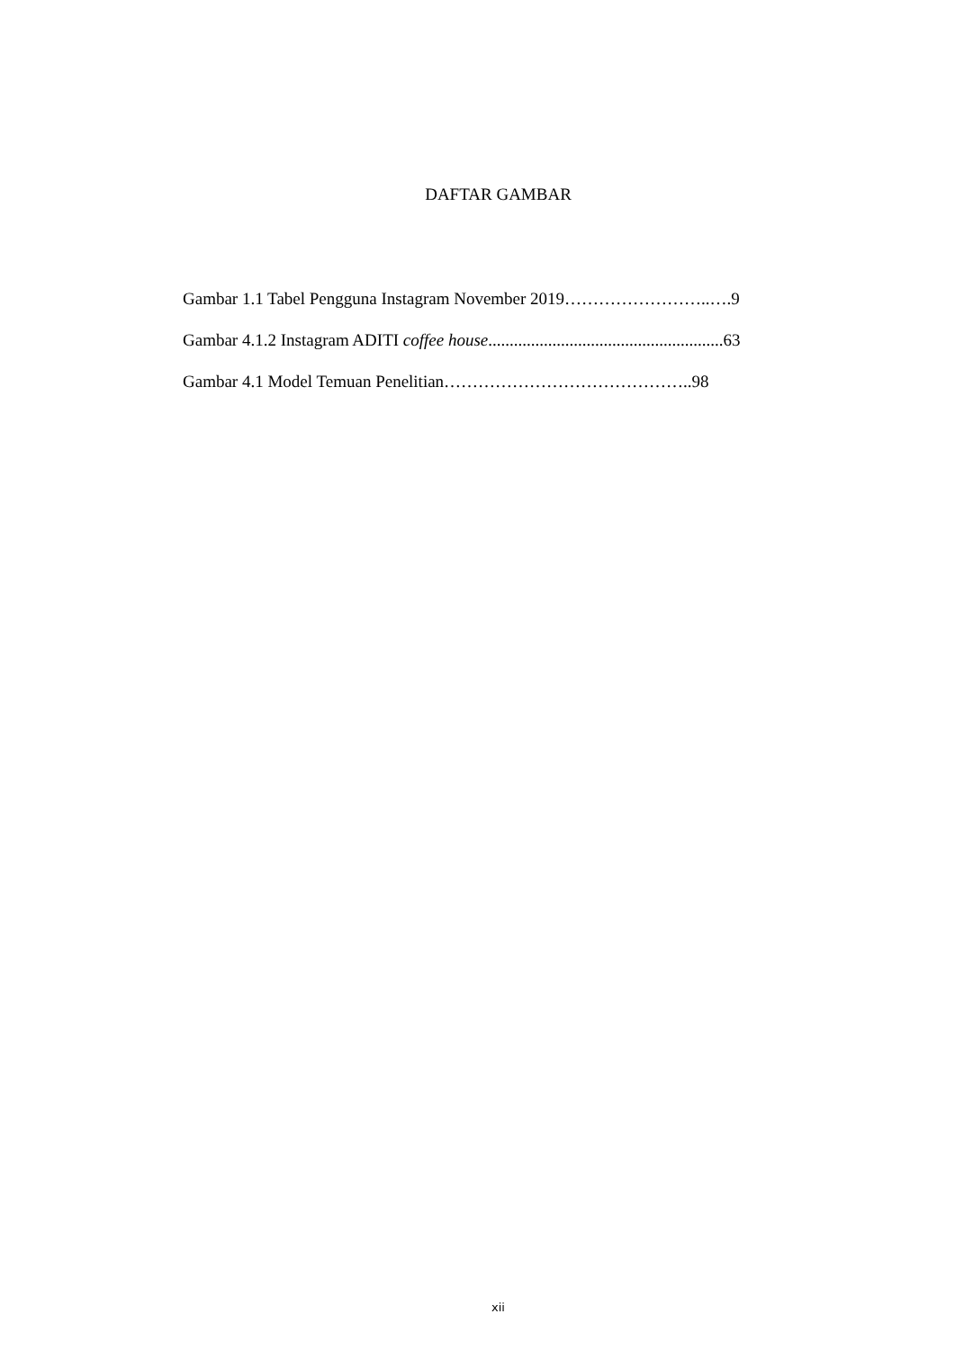DAFTAR GAMBAR
Gambar 1.1 Tabel Pengguna Instagram November 2019……………………..….9
Gambar 4.1.2 Instagram ADITI coffee house.......................................................63
Gambar 4.1 Model Temuan Penelitian……………………………………..98
xii